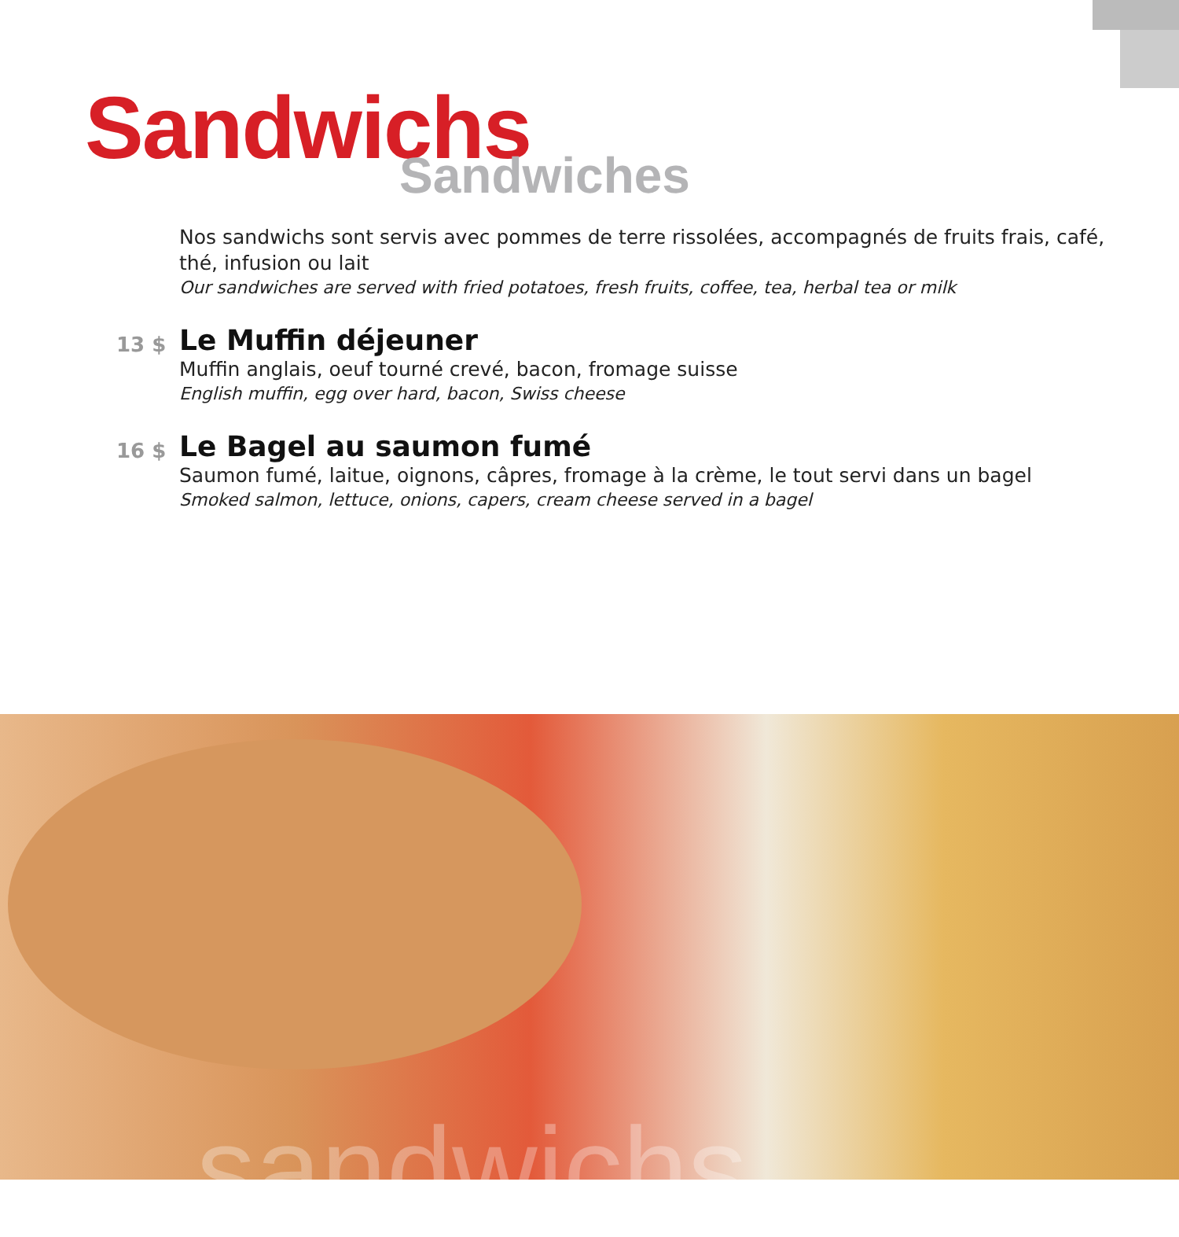Sandwichs Sandwiches
Nos sandwichs sont servis avec pommes de terre rissolées, accompagnés de fruits frais, café, thé, infusion ou lait
Our sandwiches are served with fried potatoes, fresh fruits, coffee, tea, herbal tea or milk
13 $
Le Muffin déjeuner
Muffin anglais, oeuf tourné crevé, bacon, fromage suisse
English muffin, egg over hard, bacon, Swiss cheese
16 $
Le Bagel au saumon fumé
Saumon fumé, laitue, oignons, câpres, fromage à la crème, le tout servi dans un bagel
Smoked salmon, lettuce, onions, capers, cream cheese served in a bagel
sandwichs